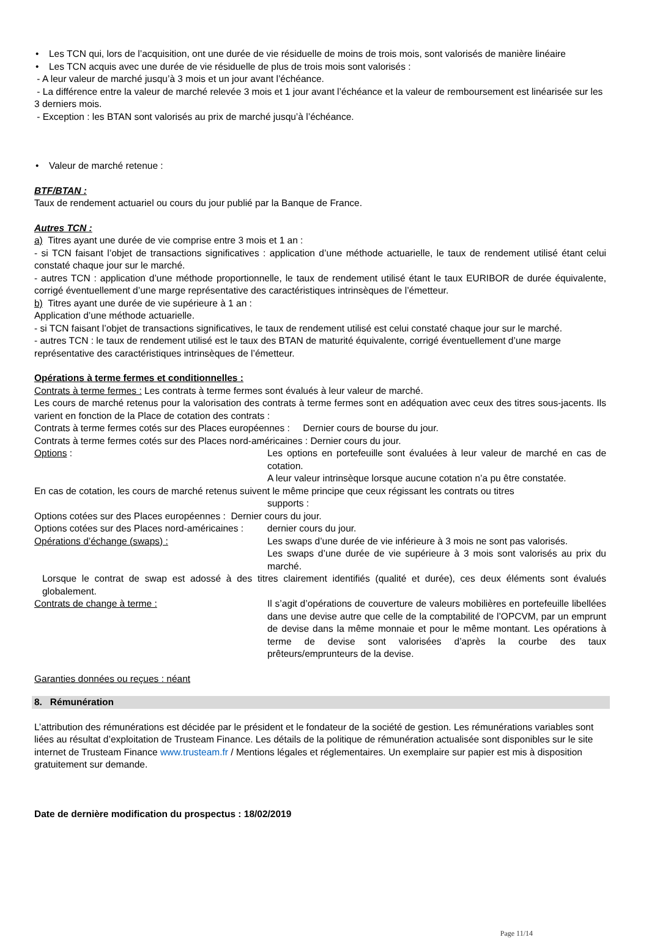• Les TCN qui, lors de l’acquisition, ont une durée de vie résiduelle de moins de trois mois, sont valorisés de manière linéaire
• Les TCN acquis avec une durée de vie résiduelle de plus de trois mois sont valorisés :
- A leur valeur de marché jusqu’à 3 mois et un jour avant l’échéance.
- La différence entre la valeur de marché relevée 3 mois et 1 jour avant l’échéance et la valeur de remboursement est linéarisée sur les 3 derniers mois.
- Exception : les BTAN sont valorisés au prix de marché jusqu’à l’échéance.
• Valeur de marché retenue :
BTF/BTAN :
Taux de rendement actuariel ou cours du jour publié par la Banque de France.
Autres TCN :
a) Titres ayant une durée de vie comprise entre 3 mois et 1 an :
- si TCN faisant l’objet de transactions significatives : application d’une méthode actuarielle, le taux de rendement utilisé étant celui constaté chaque jour sur le marché.
- autres TCN : application d’une méthode proportionnelle, le taux de rendement utilisé étant le taux EURIBOR de durée équivalente, corrigé éventuellement d’une marge représentative des caractéristiques intrinsèques de l’émetteur.
b) Titres ayant une durée de vie supérieure à 1 an :
Application d’une méthode actuarielle.
- si TCN faisant l’objet de transactions significatives, le taux de rendement utilisé est celui constaté chaque jour sur le marché.
- autres TCN : le taux de rendement utilisé est le taux des BTAN de maturité équivalente, corrigé éventuellement d’une marge représentative des caractéristiques intrinsèques de l’émetteur.
Opérations à terme fermes et conditionnelles :
Contrats à terme fermes : Les contrats à terme fermes sont évalués à leur valeur de marché.
Les cours de marché retenus pour la valorisation des contrats à terme fermes sont en adéquation avec ceux des titres sous-jacents. Ils varient en fonction de la Place de cotation des contrats :
Contrats à terme fermes cotés sur des Places européennes : Dernier cours de bourse du jour.
Contrats à terme fermes cotés sur des Places nord-américaines : Dernier cours du jour.
Options : Les options en portefeuille sont évaluées à leur valeur de marché en cas de cotation.
A leur valeur intrinsèque lorsque aucune cotation n’a pu être constatée.
En cas de cotation, les cours de marché retenus suivent le même principe que ceux régissant les contrats ou titres
supports :
Options cotées sur des Places européennes : Dernier cours du jour.
Options cotées sur des Places nord-américaines : dernier cours du jour.
Opérations d’échange (swaps) : Les swaps d’une durée de vie inférieure à 3 mois ne sont pas valorisés.
Les swaps d’une durée de vie supérieure à 3 mois sont valorisés au prix du marché.
Lorsque le contrat de swap est adossé à des titres clairement identifiés (qualité et durée), ces deux éléments sont évalués globalement.
Contrats de change à terme : Il s’agit d’opérations de couverture de valeurs mobilières en portefeuille libellées dans une devise autre que celle de la comptabilité de l’OPCVM, par un emprunt de devise dans la même monnaie et pour le même montant. Les opérations à terme de devise sont valorisées d’après la courbe des taux prêteurs/emprunteurs de la devise.
Garanties données ou reçues : néant
8. Rémunération
L’attribution des rémunérations est décidée par le président et le fondateur de la société de gestion. Les rémunérations variables sont liées au résultat d’exploitation de Trusteam Finance. Les détails de la politique de rémunération actualisée sont disponibles sur le site internet de Trusteam Finance www.trusteam.fr / Mentions légales et réglementaires. Un exemplaire sur papier est mis à disposition gratuitement sur demande.
Date de dernière modification du prospectus : 18/02/2019
Page 11/14